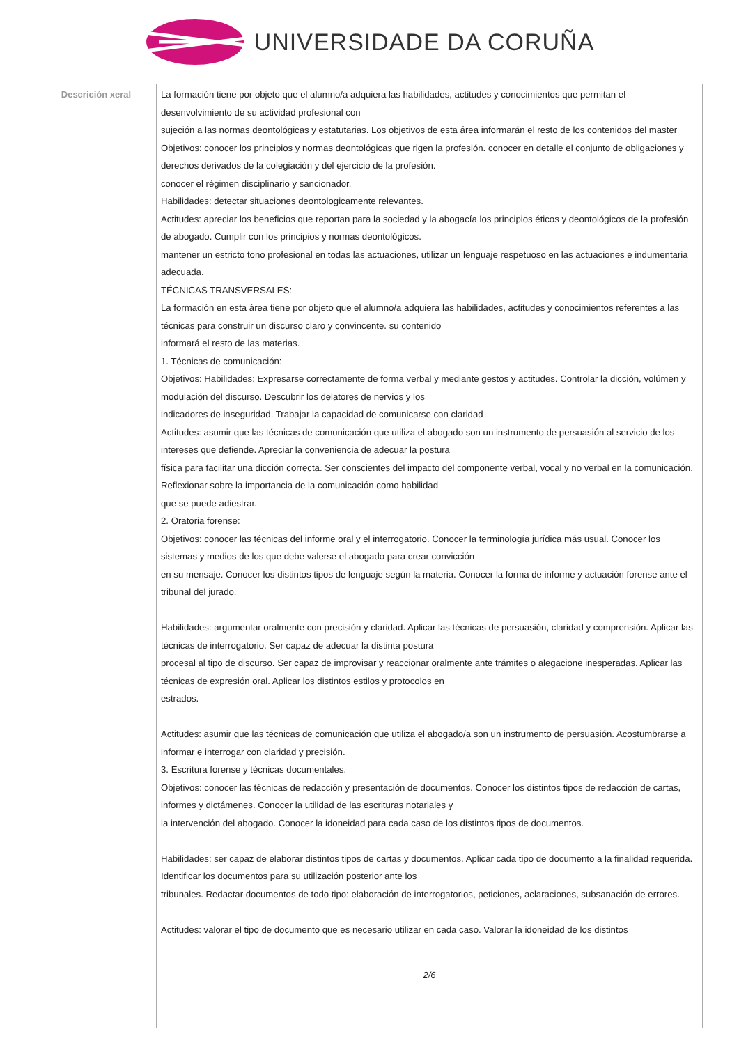UNIVERSIDADE DA CORUÑA
| Descrición xeral | La formación tiene por objeto que el alumno/a adquiera las habilidades, actitudes y conocimientos que permitan el desenvolvimiento de su actividad profesional con sujeción a las normas deontológicas y estatutarias. Los objetivos de esta área informarán el resto de los contenidos del master Objetivos: conocer los principios y normas deontológicas que rigen la profesión. conocer en detalle el conjunto de obligaciones y derechos derivados de la colegiación y del ejercicio de la profesión. conocer el régimen disciplinario y sancionador. Habilidades: detectar situaciones deontologicamente relevantes. Actitudes: apreciar los beneficios que reportan para la sociedad y la abogacía los principios éticos y deontológicos de la profesión de abogado. Cumplir con los principios y normas deontológicos. mantener un estricto tono profesional en todas las actuaciones, utilizar un lenguaje respetuoso en las actuaciones e indumentaria adecuada. TÉCNICAS TRANSVERSALES: La formación en esta área tiene por objeto que el alumno/a adquiera las habilidades, actitudes y conocimientos referentes a las técnicas para construir un discurso claro y convincente. su contenido informará el resto de las materias. 1. Técnicas de comunicación: Objetivos: Habilidades: Expresarse correctamente de forma verbal y mediante gestos y actitudes. Controlar la dicción, volúmen y modulación del discurso. Descubrir los delatores de nervios y los indicadores de inseguridad. Trabajar la capacidad de comunicarse con claridad Actitudes: asumir que las técnicas de comunicación que utiliza el abogado son un instrumento de persuasión al servicio de los intereses que defiende. Apreciar la conveniencia de adecuar la postura física para facilitar una dicción correcta. Ser conscientes del impacto del componente verbal, vocal y no verbal en la comunicación. Reflexionar sobre la importancia de la comunicación como habilidad que se puede adiestrar. 2. Oratoria forense: Objetivos: conocer las técnicas del informe oral y el interrogatorio. Conocer la terminología jurídica más usual. Conocer los sistemas y medios de los que debe valerse el abogado para crear convicción en su mensaje. Conocer los distintos tipos de lenguaje según la materia. Conocer la forma de informe y actuación forense ante el tribunal del jurado. Habilidades: argumentar oralmente con precisión y claridad. Aplicar las técnicas de persuasión, claridad y comprensión. Aplicar las técnicas de interrogatorio. Ser capaz de adecuar la distinta postura procesal al tipo de discurso. Ser capaz de improvisar y reaccionar oralmente ante trámites o alegacione inesperadas. Aplicar las técnicas de expresión oral. Aplicar los distintos estilos y protocolos en estrados. Actitudes: asumir que las técnicas de comunicación que utiliza el abogado/a son un instrumento de persuasión. Acostumbrarse a informar e interrogar con claridad y precisión. 3. Escritura forense y técnicas documentales. Objetivos: conocer las técnicas de redacción y presentación de documentos. Conocer los distintos tipos de redacción de cartas, informes y dictámenes. Conocer la utilidad de las escrituras notariales y la intervención del abogado. Conocer la idoneidad para cada caso de los distintos tipos de documentos. Habilidades: ser capaz de elaborar distintos tipos de cartas y documentos. Aplicar cada tipo de documento a la finalidad requerida. Identificar los documentos para su utilización posterior ante los tribunales. Redactar documentos de todo tipo: elaboración de interrogatorios, peticiones, aclaraciones, subsanación de errores. Actitudes: valorar el tipo de documento que es necesario utilizar en cada caso. Valorar la idoneidad de los distintos 2/6 |